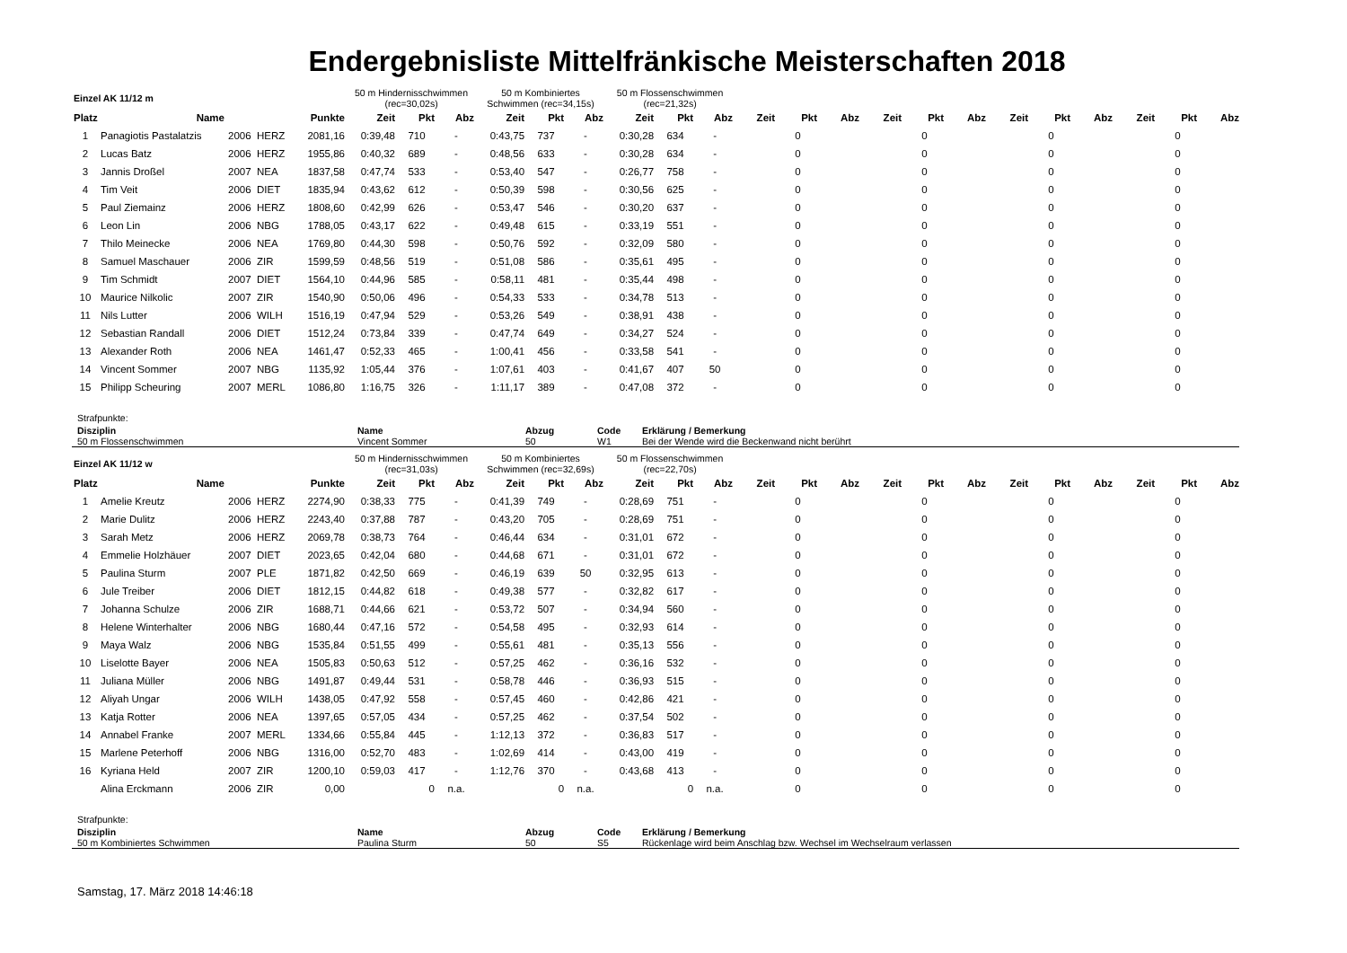Endergebnisliste Mittelfränkische Meisterschaften 2018
| Einzel AK 11/12 m | | | | | 50 m Hindernisschwimmen (rec=30,02s) | | | 50 m Kombiniertes Schwimmen (rec=34,15s) | | | 50 m Flossenschwimmen (rec=21,32s) | | | | | | | | | | | | | | |
| Platz | Name | | | Punkte | Zeit | Pkt | Abz | Zeit | Pkt | Abz | Zeit | Pkt | Abz | Zeit | Pkt | Abz | Zeit | Pkt | Abz | Zeit | Pkt | Abz | Zeit | Pkt | Abz |
| 1 | Panagiotis Pastalatzis | 2006 | HERZ | 2081,16 | 0:39,48 | 710 | - | 0:43,75 | 737 | - | 0:30,28 | 634 | - | | 0 | | | 0 | | | 0 | | | 0 | |
| 2 | Lucas Batz | 2006 | HERZ | 1955,86 | 0:40,32 | 689 | - | 0:48,56 | 633 | - | 0:30,28 | 634 | - | | 0 | | | 0 | | | 0 | | | 0 | |
| 3 | Jannis Droßel | 2007 | NEA | 1837,58 | 0:47,74 | 533 | - | 0:53,40 | 547 | - | 0:26,77 | 758 | - | | 0 | | | 0 | | | 0 | | | 0 | |
| 4 | Tim Veit | 2006 | DIET | 1835,94 | 0:43,62 | 612 | - | 0:50,39 | 598 | - | 0:30,56 | 625 | - | | 0 | | | 0 | | | 0 | | | 0 | |
| 5 | Paul Ziemainz | 2006 | HERZ | 1808,60 | 0:42,99 | 626 | - | 0:53,47 | 546 | - | 0:30,20 | 637 | - | | 0 | | | 0 | | | 0 | | | 0 | |
| 6 | Leon Lin | 2006 | NBG | 1788,05 | 0:43,17 | 622 | - | 0:49,48 | 615 | - | 0:33,19 | 551 | - | | 0 | | | 0 | | | 0 | | | 0 | |
| 7 | Thilo Meinecke | 2006 | NEA | 1769,80 | 0:44,30 | 598 | - | 0:50,76 | 592 | - | 0:32,09 | 580 | - | | 0 | | | 0 | | | 0 | | | 0 | |
| 8 | Samuel Maschauer | 2006 | ZIR | 1599,59 | 0:48,56 | 519 | - | 0:51,08 | 586 | - | 0:35,61 | 495 | - | | 0 | | | 0 | | | 0 | | | 0 | |
| 9 | Tim Schmidt | 2007 | DIET | 1564,10 | 0:44,96 | 585 | - | 0:58,11 | 481 | - | 0:35,44 | 498 | - | | 0 | | | 0 | | | 0 | | | 0 | |
| 10 | Maurice Nilkolic | 2007 | ZIR | 1540,90 | 0:50,06 | 496 | - | 0:54,33 | 533 | - | 0:34,78 | 513 | - | | 0 | | | 0 | | | 0 | | | 0 | |
| 11 | Nils Lutter | 2006 | WILH | 1516,19 | 0:47,94 | 529 | - | 0:53,26 | 549 | - | 0:38,91 | 438 | - | | 0 | | | 0 | | | 0 | | | 0 | |
| 12 | Sebastian Randall | 2006 | DIET | 1512,24 | 0:73,84 | 339 | - | 0:47,74 | 649 | - | 0:34,27 | 524 | - | | 0 | | | 0 | | | 0 | | | 0 | |
| 13 | Alexander Roth | 2006 | NEA | 1461,47 | 0:52,33 | 465 | - | 1:00,41 | 456 | - | 0:33,58 | 541 | - | | 0 | | | 0 | | | 0 | | | 0 | |
| 14 | Vincent Sommer | 2007 | NBG | 1135,92 | 1:05,44 | 376 | - | 1:07,61 | 403 | - | 0:41,67 | 407 | 50 | | 0 | | | 0 | | | 0 | | | 0 | |
| 15 | Philipp Scheuring | 2007 | MERL | 1086,80 | 1:16,75 | 326 | - | 1:11,17 | 389 | - | 0:47,08 | 372 | - | | 0 | | | 0 | | | 0 | | | 0 | |
Strafpunkte:
| Disziplin | Name | Abzug | Code | Erklärung / Bemerkung |
| --- | --- | --- | --- | --- |
| 50 m Flossenschwimmen | Vincent Sommer | 50 | W1 | Bei der Wende wird die Beckenwand nicht berührt |
| Einzel AK 11/12 w | | | | | 50 m Hindernisschwimmen (rec=31,03s) | | | 50 m Kombiniertes Schwimmen (rec=32,69s) | | | 50 m Flossenschwimmen (rec=22,70s) | | | | | | | | | | | | | | |
| Platz | Name | | | Punkte | Zeit | Pkt | Abz | Zeit | Pkt | Abz | Zeit | Pkt | Abz | Zeit | Pkt | Abz | Zeit | Pkt | Abz | Zeit | Pkt | Abz | Zeit | Pkt | Abz |
| 1 | Amelie Kreutz | 2006 | HERZ | 2274,90 | 0:38,33 | 775 | - | 0:41,39 | 749 | - | 0:28,69 | 751 | - | | 0 | | | 0 | | | 0 | | | 0 | |
| 2 | Marie Dulitz | 2006 | HERZ | 2243,40 | 0:37,88 | 787 | - | 0:43,20 | 705 | - | 0:28,69 | 751 | - | | 0 | | | 0 | | | 0 | | | 0 | |
| 3 | Sarah Metz | 2006 | HERZ | 2069,78 | 0:38,73 | 764 | - | 0:46,44 | 634 | - | 0:31,01 | 672 | - | | 0 | | | 0 | | | 0 | | | 0 | |
| 4 | Emmelie Holzhäuer | 2007 | DIET | 2023,65 | 0:42,04 | 680 | - | 0:44,68 | 671 | - | 0:31,01 | 672 | - | | 0 | | | 0 | | | 0 | | | 0 | |
| 5 | Paulina Sturm | 2007 | PLE | 1871,82 | 0:42,50 | 669 | - | 0:46,19 | 639 | 50 | 0:32,95 | 613 | - | | 0 | | | 0 | | | 0 | | | 0 | |
| 6 | Jule Treiber | 2006 | DIET | 1812,15 | 0:44,82 | 618 | - | 0:49,38 | 577 | - | 0:32,82 | 617 | - | | 0 | | | 0 | | | 0 | | | 0 | |
| 7 | Johanna Schulze | 2006 | ZIR | 1688,71 | 0:44,66 | 621 | - | 0:53,72 | 507 | - | 0:34,94 | 560 | - | | 0 | | | 0 | | | 0 | | | 0 | |
| 8 | Helene Winterhalter | 2006 | NBG | 1680,44 | 0:47,16 | 572 | - | 0:54,58 | 495 | - | 0:32,93 | 614 | - | | 0 | | | 0 | | | 0 | | | 0 | |
| 9 | Maya Walz | 2006 | NBG | 1535,84 | 0:51,55 | 499 | - | 0:55,61 | 481 | - | 0:35,13 | 556 | - | | 0 | | | 0 | | | 0 | | | 0 | |
| 10 | Liselotte Bayer | 2006 | NEA | 1505,83 | 0:50,63 | 512 | - | 0:57,25 | 462 | - | 0:36,16 | 532 | - | | 0 | | | 0 | | | 0 | | | 0 | |
| 11 | Juliana Müller | 2006 | NBG | 1491,87 | 0:49,44 | 531 | - | 0:58,78 | 446 | - | 0:36,93 | 515 | - | | 0 | | | 0 | | | 0 | | | 0 | |
| 12 | Aliyah Ungar | 2006 | WILH | 1438,05 | 0:47,92 | 558 | - | 0:57,45 | 460 | - | 0:42,86 | 421 | - | | 0 | | | 0 | | | 0 | | | 0 | |
| 13 | Katja Rotter | 2006 | NEA | 1397,65 | 0:57,05 | 434 | - | 0:57,25 | 462 | - | 0:37,54 | 502 | - | | 0 | | | 0 | | | 0 | | | 0 | |
| 14 | Annabel Franke | 2007 | MERL | 1334,66 | 0:55,84 | 445 | - | 1:12,13 | 372 | - | 0:36,83 | 517 | - | | 0 | | | 0 | | | 0 | | | 0 | |
| 15 | Marlene Peterhoff | 2006 | NBG | 1316,00 | 0:52,70 | 483 | - | 1:02,69 | 414 | - | 0:43,00 | 419 | - | | 0 | | | 0 | | | 0 | | | 0 | |
| 16 | Kyriana Held | 2007 | ZIR | 1200,10 | 0:59,03 | 417 | - | 1:12,76 | 370 | - | 0:43,68 | 413 | - | | 0 | | | 0 | | | 0 | | | 0 | |
| | Alina Erckmann | 2006 | ZIR | 0,00 | | 0 | n.a. | | 0 | n.a. | | 0 | n.a. | | 0 | | | 0 | | | 0 | | | 0 | |
Strafpunkte:
| Disziplin | Name | Abzug | Code | Erklärung / Bemerkung |
| --- | --- | --- | --- | --- |
| 50 m Kombiniertes Schwimmen | Paulina Sturm | 50 | S5 | Rückenlage wird beim Anschlag bzw. Wechsel im Wechselraum verlassen |
Samstag, 17. März 2018 14:46:18